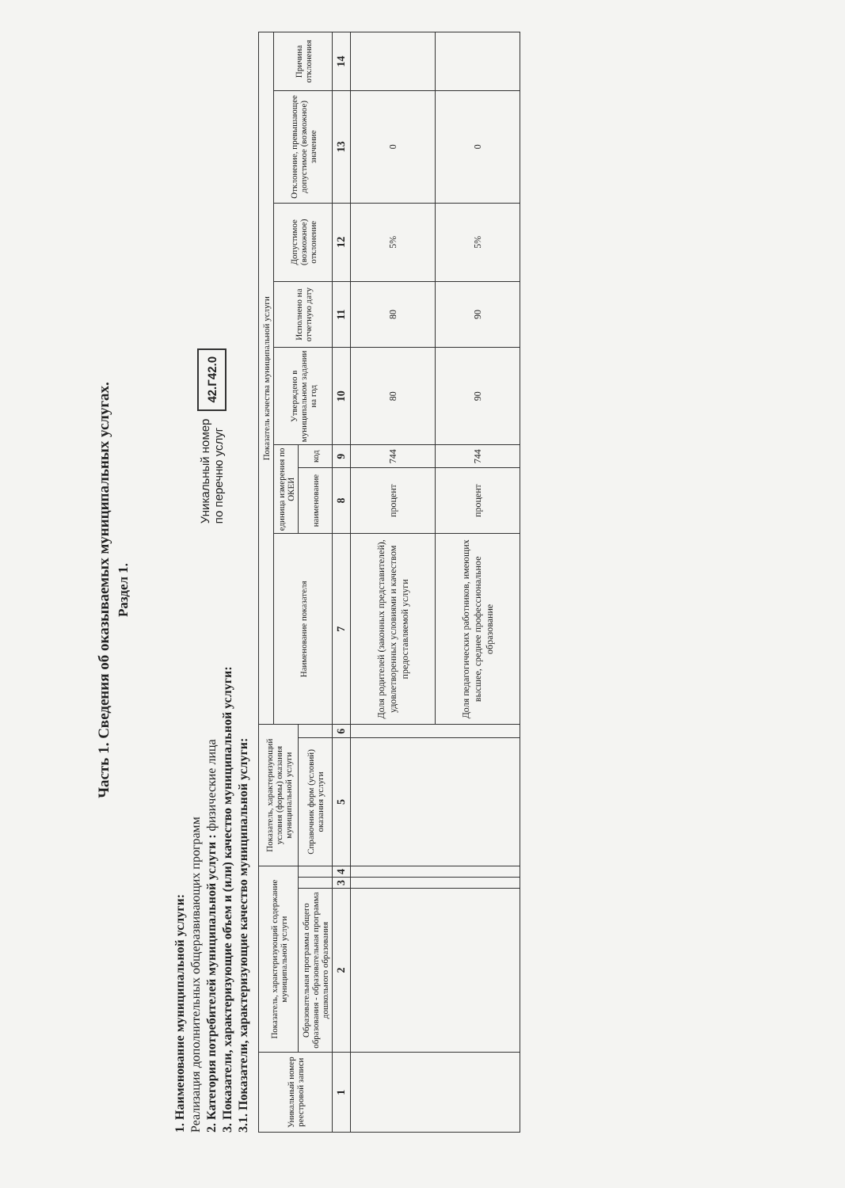Часть 1. Сведения об оказываемых муниципальных услугах.
Раздел 1.
1. Наименование муниципальной услуги:
Реализация дополнительных общеразвивающих программ
2. Категория потребителей муниципальной услуги : физические лица
3. Показатели, характеризующие объем и (или) качество муниципальной услуги:
3.1. Показатели, характеризующие качество муниципальной услуги:
Уникальный номер
по перечню услуг 42.Г42.0
| Уникальный номер реестровой записи | Показатель, характеризующий содержание муниципальной услуги | | | Показатель, характеризующий условия (формы) оказания муниципальной услуги | | Показатель качества муниципальной услуги | | | | | | | |
| --- | --- | --- | --- | --- | --- | --- | --- | --- | --- | --- | --- | --- | --- |
| | | | | | | Наименование показателя | единица измерения по ОКЕИ | | Утверждено в муниципальном задании на год | Исполнено на отчетную дату | Допустимое (возможное) отклонение | Отклонение, превышающее допустимое (возможное) значение | Причина отклонения |
| | Образовательная программа общего образования - образовательная программа дошкольного образования | | | Справочник форм (условий) оказания услуги | | | наименование | код | | | | | |
| 1 | 2 | 3 | 4 | 5 | 6 | 7 | 8 | 9 | 10 | 11 | 12 | 13 | 14 |
| | | | | | | Доля родителей (законных представителей), удовлетворенных условиями и качеством предоставляемой услуги | процент | 744 | 80 | 80 | 5% | 0 | |
| | | | | | | Доля педагогических работников, имеющих высшее, среднее профессиональное образование | процент | 744 | 90 | 90 | 5% | 0 | |